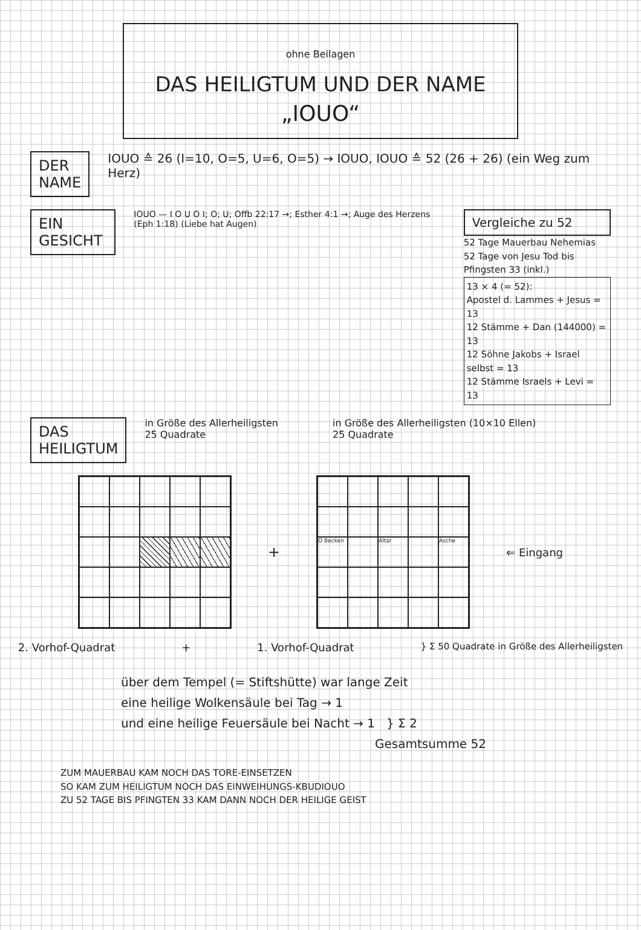ohne Beilagen
DAS HEILIGTUM UND DER NAME
„IOUO“
DER
NAME
IOUO ≙ 26 (I=10, O=5, U=6, O=5) → IOUO, IOUO ≙ 52 (26 + 26) (ein Weg zum Herz)
EIN GESICHT
IOUO — I O U O I; O; U; Offb 22:17 →; Esther 4:1 →; Auge des Herzens (Eph 1:18) (Liebe hat Augen)
Vergleiche zu 52
52 Tage Mauerbau Nehemias
52 Tage von Jesu Tod bis Pfingsten 33 (inkl.)
13 × 4 (= 52):
Apostel d. Lammes + Jesus = 13
12 Stämme + Dan (144000) = 13
12 Söhne Jakobs + Israel selbst = 13
12 Stämme Israels + Levi = 13
DAS
HEILIGTUM
in Größe des Allerheiligsten
25 Quadrate
in Größe des Allerheiligsten (10×10 Ellen)
25 Quadrate
+
O Becken
Altar
Asche
⇐ Eingang
2. Vorhof-Quadrat + 1. Vorhof-Quadrat } Σ 50 Quadrate in Größe des Allerheiligsten
über dem Tempel (= Stiftshütte) war lange Zeit
eine heilige Wolkensäule bei Tag → 1
und eine heilige Feuersäule bei Nacht → 1 } Σ 2
Gesamtsumme 52
ZUM MAUERBAU KAM NOCH DAS TORE-EINSETZEN
SO KAM ZUM HEILIGTUM NOCH DAS EINWEIHUNGS-KBUDIOUO
ZU 52 TAGE BIS PFINGTEN 33 KAM DANN NOCH DER HEILIGE GEIST